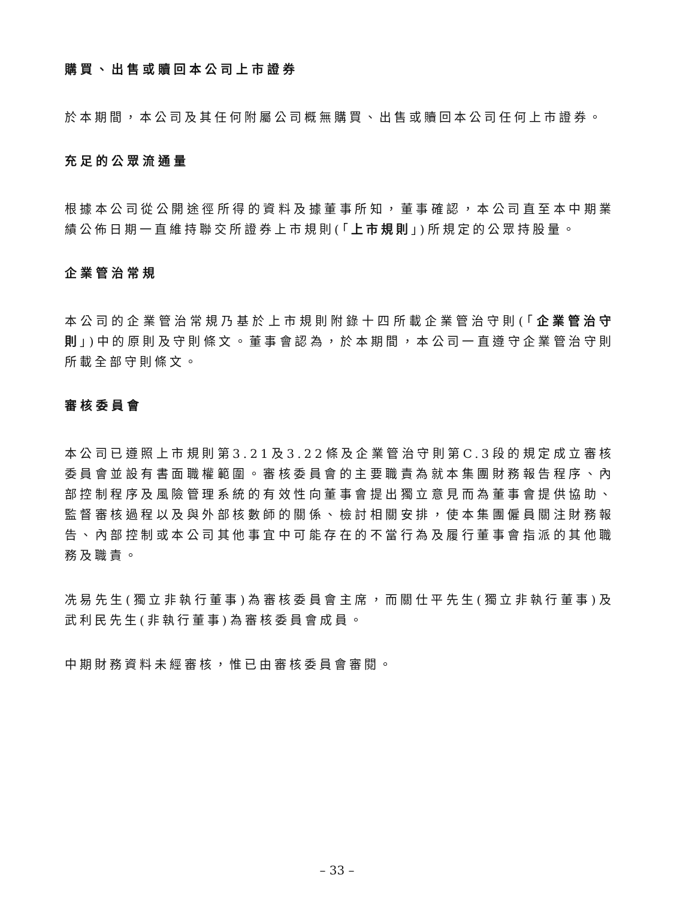購買、出售或贖回本公司上市證券
於本期間，本公司及其任何附屬公司概無購買、出售或贖回本公司任何上市證券。
充足的公眾流通量
根據本公司從公開途徑所得的資料及據董事所知，董事確認，本公司直至本中期業績公佈日期一直維持聯交所證券上市規則(「上市規則」)所規定的公眾持股量。
企業管治常規
本公司的企業管治常規乃基於上市規則附錄十四所載企業管治守則(「企業管治守則」)中的原則及守則條文。董事會認為，於本期間，本公司一直遵守企業管治守則所載全部守則條文。
審核委員會
本公司已遵照上市規則第3.21及3.22條及企業管治守則第C.3段的規定成立審核委員會並設有書面職權範圍。審核委員會的主要職責為就本集團財務報告程序、內部控制程序及風險管理系統的有效性向董事會提出獨立意見而為董事會提供協助、監督審核過程以及與外部核數師的關係、檢討相關安排，使本集團僱員關注財務報告、內部控制或本公司其他事宜中可能存在的不當行為及履行董事會指派的其他職務及職責。
冼易先生(獨立非執行董事)為審核委員會主席，而關仕平先生(獨立非執行董事)及武利民先生(非執行董事)為審核委員會成員。
中期財務資料未經審核，惟已由審核委員會審閱。
– 33 –